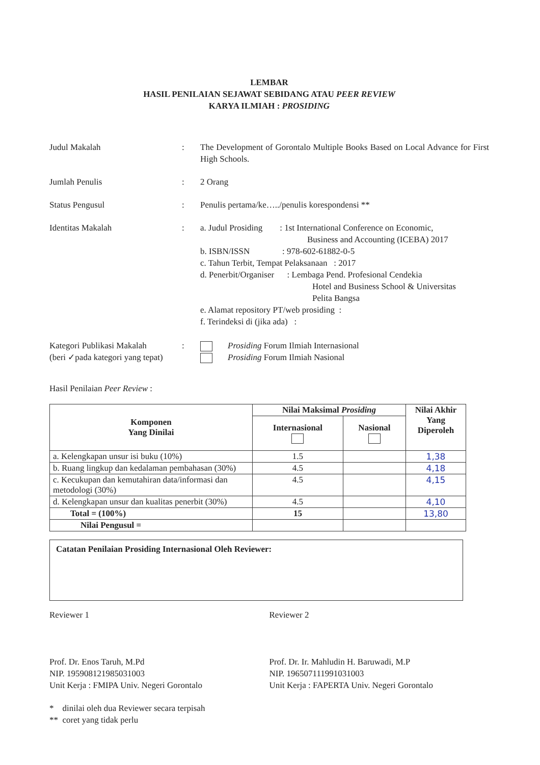LEMBAR
HASIL PENILAIAN SEJAWAT SEBIDANG ATAU PEER REVIEW
KARYA ILMIAH : PROSIDING
Judul Makalah : The Development of Gorontalo Multiple Books Based on Local Advance for First High Schools.
Jumlah Penulis : 2 Orang
Status Pengusul : Penulis pertama/ke…../penulis korespondensi **
Identitas Makalah : a. Judul Prosiding : 1st International Conference on Economic,
Business and Accounting (ICEBA) 2017
b. ISBN/ISSN : 978-602-61882-0-5
c. Tahun Terbit, Tempat Pelaksanaan : 2017
d. Penerbit/Organiser : Lembaga Pend. Profesional Cendekia
Hotel and Business School & Universitas
Pelita Bangsa
e. Alamat repository PT/web prosiding :
f. Terindeksi di (jika ada) :
Kategori Publikasi Makalah
(beri ✓pada kategori yang tepat)
: Prosiding Forum Ilmiah Internasional
Prosiding Forum Ilmiah Nasional
Hasil Penilaian Peer Review :
| Komponen Yang Dinilai | Nilai Maksimal Prosiding | | Nilai Akhir Yang Diperoleh |
| --- | --- | --- | --- |
| | Internasional | Nasional | |
| a. Kelengkapan unsur isi buku (10%) | 1.5 | | 1,38 |
| b. Ruang lingkup dan kedalaman pembahasan (30%) | 4.5 | | 4,18 |
| c. Kecukupan dan kemutahiran data/informasi dan metodologi (30%) | 4.5 | | 4,15 |
| d. Kelengkapan unsur dan kualitas penerbit (30%) | 4.5 | | 4,10 |
| Total = (100%) | 15 | | 13,80 |
| Nilai Pengusul = | | | |
Catatan Penilaian Prosiding Internasional Oleh Reviewer:
Reviewer 1
Prof. Dr. Enos Taruh, M.Pd
NIP. 195908121985031003
Unit Kerja : FMIPA Univ. Negeri Gorontalo
Reviewer 2
Prof. Dr. Ir. Mahludin H. Baruwadi, M.P
NIP. 196507111991031003
Unit Kerja : FAPERTA Univ. Negeri Gorontalo
* dinilai oleh dua Reviewer secara terpisah
** coret yang tidak perlu